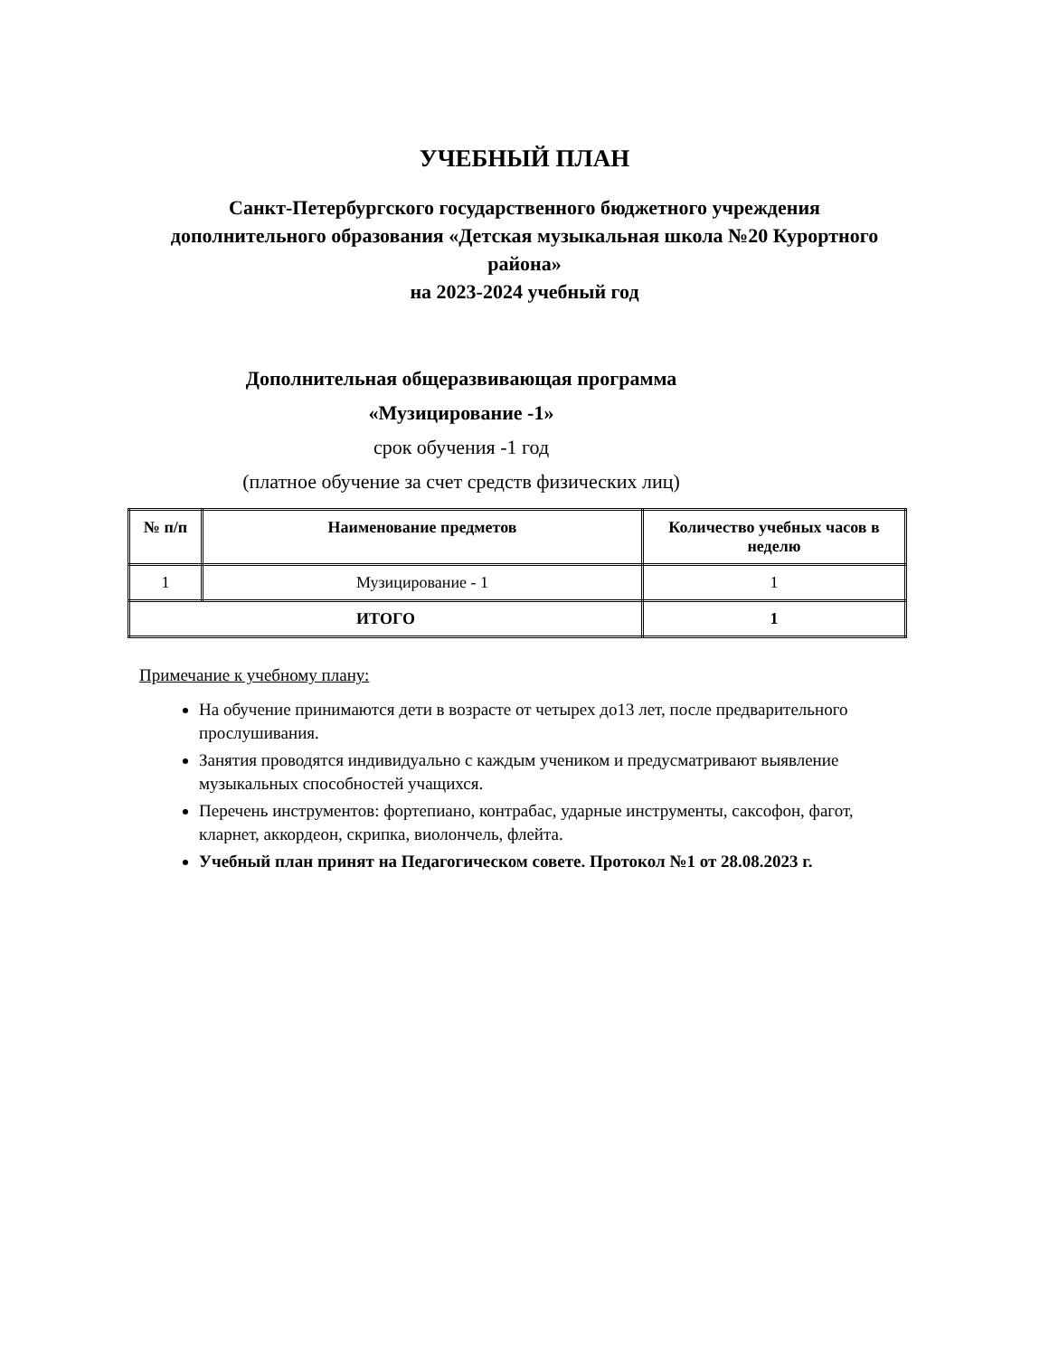УЧЕБНЫЙ ПЛАН
Санкт-Петербургского государственного бюджетного учреждения дополнительного образования «Детская музыкальная школа №20 Курортного района»
на 2023-2024 учебный год
Дополнительная общеразвивающая программа
«Музицирование -1»
срок обучения -1 год
(платное обучение за счет средств физических лиц)
| № п/п | Наименование предметов | Количество учебных часов в неделю |
| --- | --- | --- |
| 1 | Музицирование - 1 | 1 |
| ИТОГО | | 1 |
Примечание к учебному плану:
На обучение принимаются дети в возрасте от четырех до13 лет, после предварительного прослушивания.
Занятия проводятся индивидуально с каждым учеником и предусматривают выявление музыкальных способностей учащихся.
Перечень инструментов: фортепиано, контрабас, ударные инструменты, саксофон, фагот, кларнет, аккордеон, скрипка, виолончель, флейта.
Учебный план принят на Педагогическом совете. Протокол №1 от 28.08.2023 г.